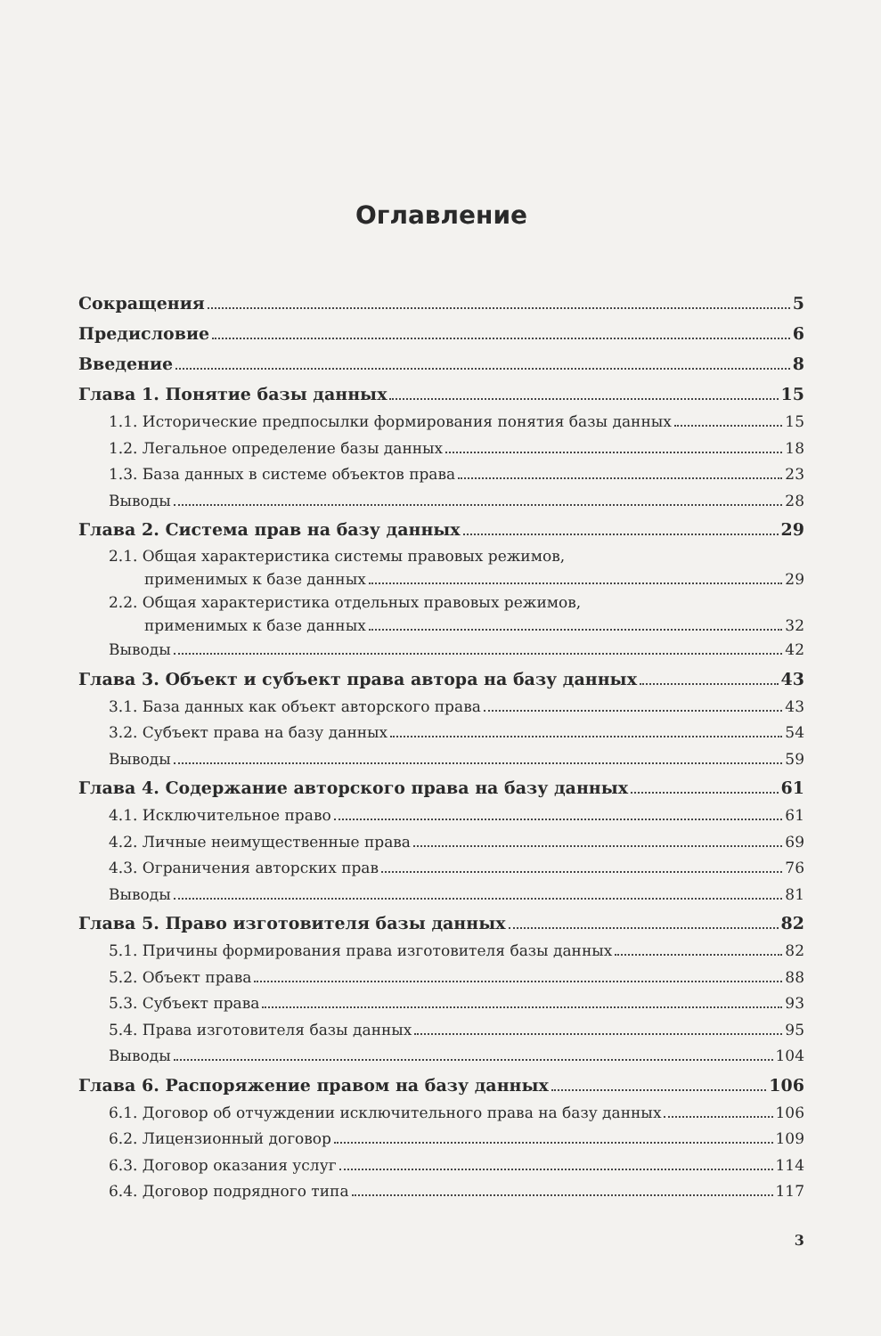Оглавление
Сокращения 5
Предисловие 6
Введение 8
Глава 1. Понятие базы данных 15
1.1. Исторические предпосылки формирования понятия базы данных 15
1.2. Легальное определение базы данных 18
1.3. База данных в системе объектов права 23
Выводы 28
Глава 2. Система прав на базу данных 29
2.1. Общая характеристика системы правовых режимов,
применимых к базе данных 29
2.2. Общая характеристика отдельных правовых режимов,
применимых к базе данных 32
Выводы 42
Глава 3. Объект и субъект права автора на базу данных 43
3.1. База данных как объект авторского права 43
3.2. Субъект права на базу данных 54
Выводы 59
Глава 4. Содержание авторского права на базу данных 61
4.1. Исключительное право 61
4.2. Личные неимущественные права 69
4.3. Ограничения авторских прав 76
Выводы 81
Глава 5. Право изготовителя базы данных 82
5.1. Причины формирования права изготовителя базы данных 82
5.2. Объект права 88
5.3. Субъект права 93
5.4. Права изготовителя базы данных 95
Выводы 104
Глава 6. Распоряжение правом на базу данных 106
6.1. Договор об отчуждении исключительного права на базу данных 106
6.2. Лицензионный договор 109
6.3. Договор оказания услуг 114
6.4. Договор подрядного типа 117
3